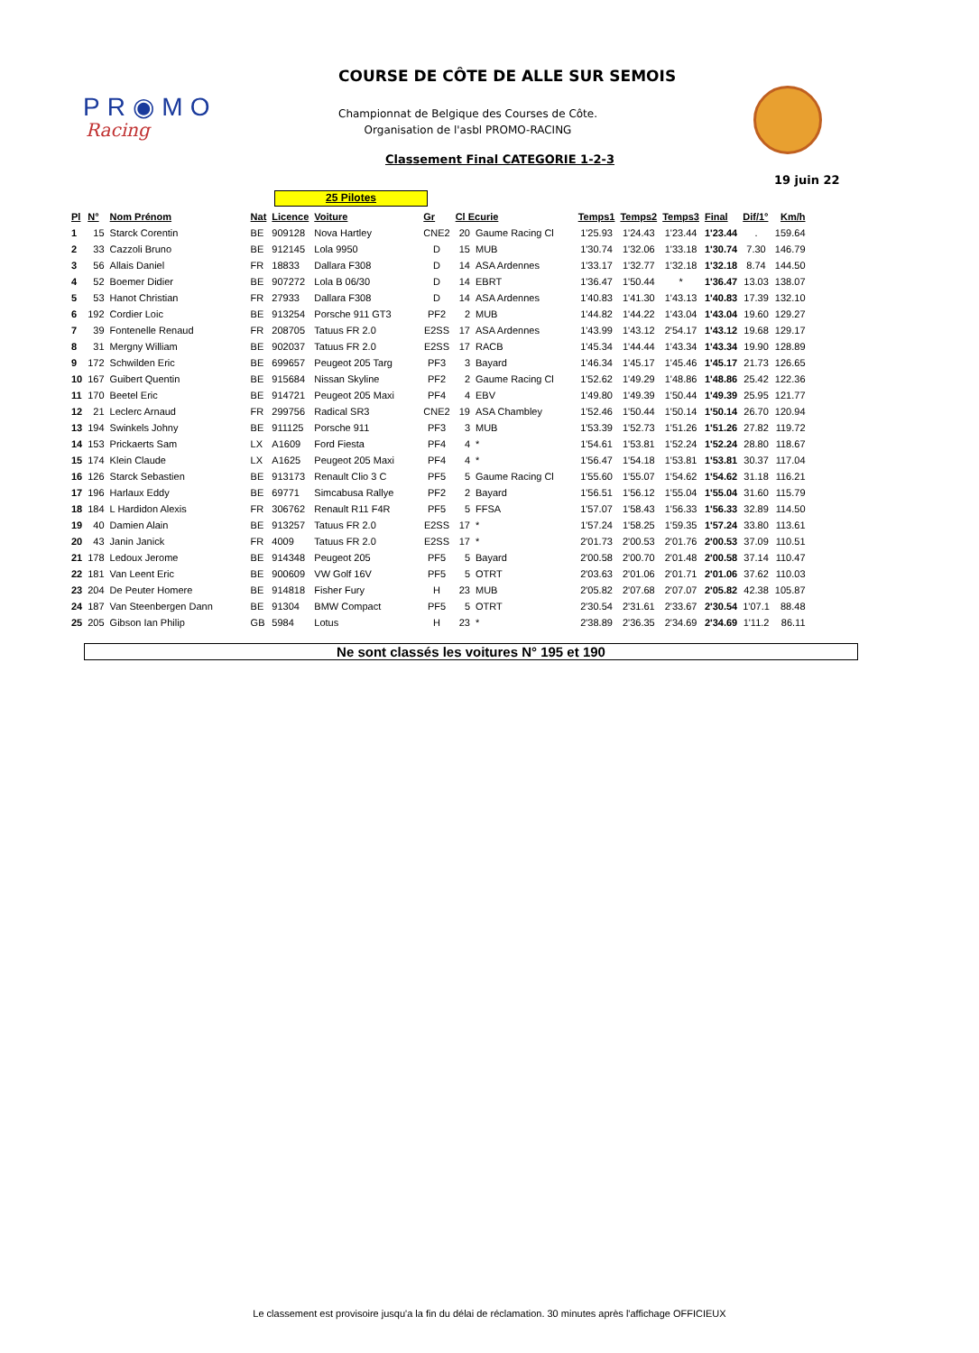PR◉MO
Racing
COURSE DE CÔTE DE ALLE SUR SEMOIS
Championnat de Belgique des Courses de Côte.
Organisation de l'asbl PROMO-RACING
Classement Final CATEGORIE 1-2-3
19 juin 22
25 Pilotes
| Pl | N° | Nom Prénom | Nat | Licence | Voiture | Gr | Cl Ecurie | | Temps1 | Temps2 | Temps3 | Final | Dif/1° | Km/h |
| --- | --- | --- | --- | --- | --- | --- | --- | --- | --- | --- | --- | --- | --- | --- |
| 1 | 15 | Starck Corentin | BE | 909128 | Nova Hartley | CNE2 | 20 | Gaume Racing Cl | 1'25.93 | 1'24.43 | 1'23.44 | 1'23.44 | . | 159.64 |
| 2 | 33 | Cazzoli Bruno | BE | 912145 | Lola 9950 | D | 15 | MUB | 1'30.74 | 1'32.06 | 1'33.18 | 1'30.74 | 7.30 | 146.79 |
| 3 | 56 | Allais Daniel | FR | 18833 | Dallara F308 | D | 14 | ASA Ardennes | 1'33.17 | 1'32.77 | 1'32.18 | 1'32.18 | 8.74 | 144.50 |
| 4 | 52 | Boemer Didier | BE | 907272 | Lola B 06/30 | D | 14 | EBRT | 1'36.47 | 1'50.44 | * | 1'36.47 | 13.03 | 138.07 |
| 5 | 53 | Hanot Christian | FR | 27933 | Dallara F308 | D | 14 | ASA Ardennes | 1'40.83 | 1'41.30 | 1'43.13 | 1'40.83 | 17.39 | 132.10 |
| 6 | 192 | Cordier Loic | BE | 913254 | Porsche 911 GT3 | PF2 | 2 | MUB | 1'44.82 | 1'44.22 | 1'43.04 | 1'43.04 | 19.60 | 129.27 |
| 7 | 39 | Fontenelle Renaud | FR | 208705 | Tatuus FR 2.0 | E2SS | 17 | ASA Ardennes | 1'43.99 | 1'43.12 | 2'54.17 | 1'43.12 | 19.68 | 129.17 |
| 8 | 31 | Mergny William | BE | 902037 | Tatuus FR 2.0 | E2SS | 17 | RACB | 1'45.34 | 1'44.44 | 1'43.34 | 1'43.34 | 19.90 | 128.89 |
| 9 | 172 | Schwilden Eric | BE | 699657 | Peugeot 205 Targ | PF3 | 3 | Bayard | 1'46.34 | 1'45.17 | 1'45.46 | 1'45.17 | 21.73 | 126.65 |
| 10 | 167 | Guibert Quentin | BE | 915684 | Nissan Skyline | PF2 | 2 | Gaume Racing Cl | 1'52.62 | 1'49.29 | 1'48.86 | 1'48.86 | 25.42 | 122.36 |
| 11 | 170 | Beetel Eric | BE | 914721 | Peugeot 205 Maxi | PF4 | 4 | EBV | 1'49.80 | 1'49.39 | 1'50.44 | 1'49.39 | 25.95 | 121.77 |
| 12 | 21 | Leclerc Arnaud | FR | 299756 | Radical SR3 | CNE2 | 19 | ASA Chambley | 1'52.46 | 1'50.44 | 1'50.14 | 1'50.14 | 26.70 | 120.94 |
| 13 | 194 | Swinkels Johny | BE | 911125 | Porsche 911 | PF3 | 3 | MUB | 1'53.39 | 1'52.73 | 1'51.26 | 1'51.26 | 27.82 | 119.72 |
| 14 | 153 | Prickaerts Sam | LX | A1609 | Ford Fiesta | PF4 | 4 | * | 1'54.61 | 1'53.81 | 1'52.24 | 1'52.24 | 28.80 | 118.67 |
| 15 | 174 | Klein Claude | LX | A1625 | Peugeot 205 Maxi | PF4 | 4 | * | 1'56.47 | 1'54.18 | 1'53.81 | 1'53.81 | 30.37 | 117.04 |
| 16 | 126 | Starck Sebastien | BE | 913173 | Renault Clio 3 C | PF5 | 5 | Gaume Racing Cl | 1'55.60 | 1'55.07 | 1'54.62 | 1'54.62 | 31.18 | 116.21 |
| 17 | 196 | Harlaux Eddy | BE | 69771 | Simcabusa Rallye | PF2 | 2 | Bayard | 1'56.51 | 1'56.12 | 1'55.04 | 1'55.04 | 31.60 | 115.79 |
| 18 | 184 | L Hardidon Alexis | FR | 306762 | Renault R11 F4R | PF5 | 5 | FFSA | 1'57.07 | 1'58.43 | 1'56.33 | 1'56.33 | 32.89 | 114.50 |
| 19 | 40 | Damien Alain | BE | 913257 | Tatuus FR 2.0 | E2SS | 17 | * | 1'57.24 | 1'58.25 | 1'59.35 | 1'57.24 | 33.80 | 113.61 |
| 20 | 43 | Janin Janick | FR | 4009 | Tatuus FR 2.0 | E2SS | 17 | * | 2'01.73 | 2'00.53 | 2'01.76 | 2'00.53 | 37.09 | 110.51 |
| 21 | 178 | Ledoux Jerome | BE | 914348 | Peugeot 205 | PF5 | 5 | Bayard | 2'00.58 | 2'00.70 | 2'01.48 | 2'00.58 | 37.14 | 110.47 |
| 22 | 181 | Van Leent Eric | BE | 900609 | VW Golf 16V | PF5 | 5 | OTRT | 2'03.63 | 2'01.06 | 2'01.71 | 2'01.06 | 37.62 | 110.03 |
| 23 | 204 | De Peuter Homere | BE | 914818 | Fisher Fury | H | 23 | MUB | 2'05.82 | 2'07.68 | 2'07.07 | 2'05.82 | 42.38 | 105.87 |
| 24 | 187 | Van Steenbergen Dann | BE | 91304 | BMW Compact | PF5 | 5 | OTRT | 2'30.54 | 2'31.61 | 2'33.67 | 2'30.54 | 1'07.1 | 88.48 |
| 25 | 205 | Gibson Ian Philip | GB | 5984 | Lotus | H | 23 | * | 2'38.89 | 2'36.35 | 2'34.69 | 2'34.69 | 1'11.2 | 86.11 |
Ne sont classés les voitures N° 195 et 190
Le classement est provisoire jusqu'a la fin du délai de réclamation. 30 minutes après l'affichage OFFICIEUX